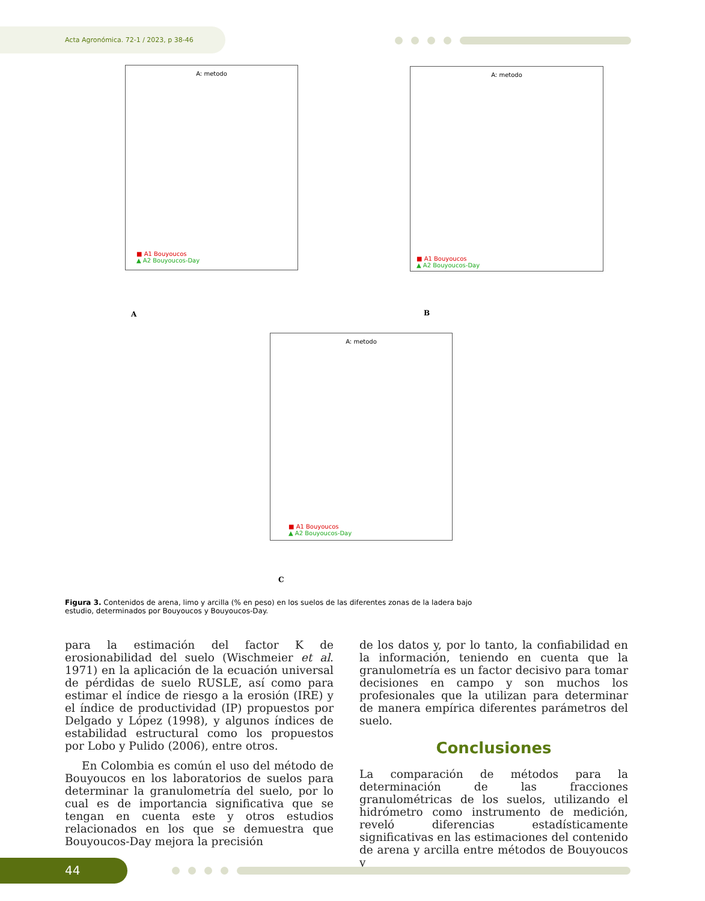Acta Agronómica. 72-1 / 2023, p 38-46
A: metodo
■ A1 Bouyoucos
▲ A2 Bouyoucos-Day
A
A: metodo
■ A1 Bouyoucos
▲ A2 Bouyoucos-Day
B
A: metodo
■ A1 Bouyoucos
▲ A2 Bouyoucos-Day
C
Figura 3. Contenidos de arena, limo y arcilla (% en peso) en los suelos de las diferentes zonas de la ladera bajo estudio, determinados por Bouyoucos y Bouyoucos-Day.
para la estimación del factor K de erosionabilidad del suelo (Wischmeier et al. 1971) en la aplicación de la ecuación universal de pérdidas de suelo RUSLE, así como para estimar el índice de riesgo a la erosión (IRE) y el índice de productividad (IP) propuestos por Delgado y López (1998), y algunos índices de estabilidad estructural como los propuestos por Lobo y Pulido (2006), entre otros.
En Colombia es común el uso del método de Bouyoucos en los laboratorios de suelos para determinar la granulometría del suelo, por lo cual es de importancia significativa que se tengan en cuenta este y otros estudios relacionados en los que se demuestra que Bouyoucos-Day mejora la precisión
de los datos y, por lo tanto, la confiabilidad en la información, teniendo en cuenta que la granulometría es un factor decisivo para tomar decisiones en campo y son muchos los profesionales que la utilizan para determinar de manera empírica diferentes parámetros del suelo.
Conclusiones
La comparación de métodos para la determinación de las fracciones granulométricas de los suelos, utilizando el hidrómetro como instrumento de medición, reveló diferencias estadísticamente significativas en las estimaciones del contenido de arena y arcilla entre métodos de Bouyoucos y
44